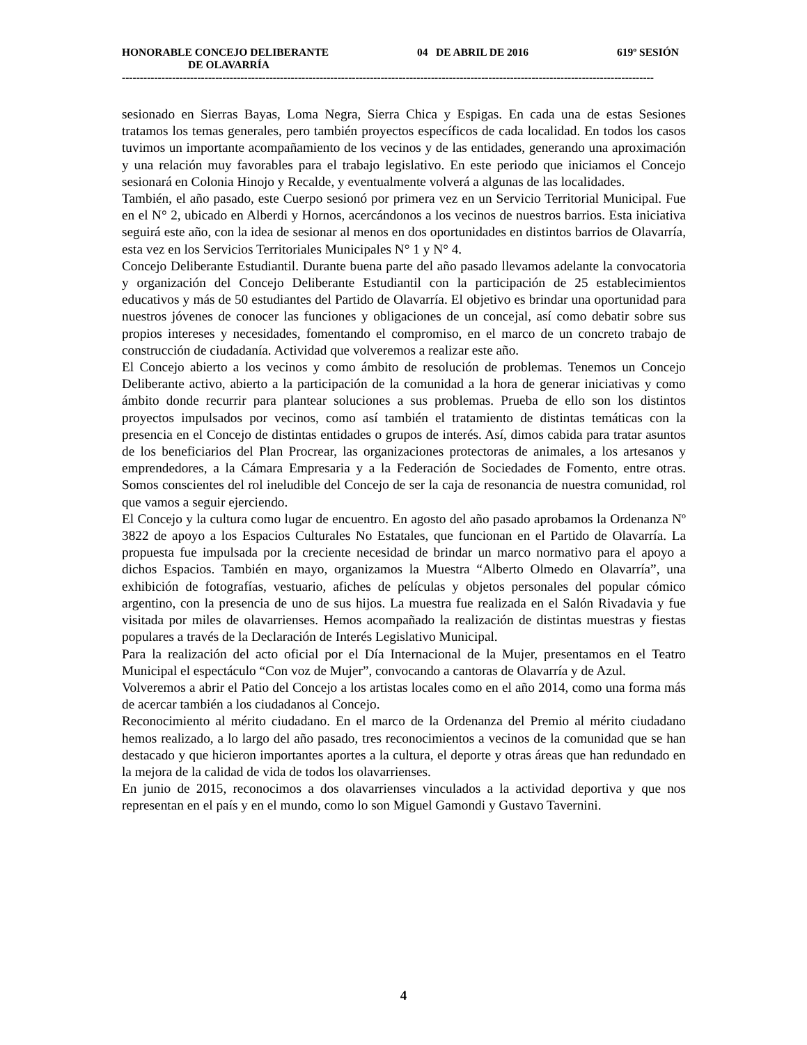HONORABLE CONCEJO DELIBERANTE 04 DE ABRIL DE 2016 619º SESIÓN
DE OLAVARRÍA
----------------------------------------------------------------------------------------------------------------------------------------------------
sesionado en Sierras Bayas, Loma Negra, Sierra Chica y Espigas. En cada una de estas Sesiones tratamos los temas generales, pero también proyectos específicos de cada localidad. En todos los casos tuvimos un importante acompañamiento de los vecinos y de las entidades, generando una aproximación y una relación muy favorables para el trabajo legislativo. En este periodo que iniciamos el Concejo sesionará en Colonia Hinojo y Recalde, y eventualmente volverá a algunas de las localidades.
También, el año pasado, este Cuerpo sesionó por primera vez en un Servicio Territorial Municipal. Fue en el N° 2, ubicado en Alberdi y Hornos, acercándonos a los vecinos de nuestros barrios. Esta iniciativa seguirá este año, con la idea de sesionar al menos en dos oportunidades en distintos barrios de Olavarría, esta vez en los Servicios Territoriales Municipales N° 1 y N° 4.
Concejo Deliberante Estudiantil. Durante buena parte del año pasado llevamos adelante la convocatoria y organización del Concejo Deliberante Estudiantil con la participación de 25 establecimientos educativos y más de 50 estudiantes del Partido de Olavarría. El objetivo es brindar una oportunidad para nuestros jóvenes de conocer las funciones y obligaciones de un concejal, así como debatir sobre sus propios intereses y necesidades, fomentando el compromiso, en el marco de un concreto trabajo de construcción de ciudadanía. Actividad que volveremos a realizar este año.
El Concejo abierto a los vecinos y como ámbito de resolución de problemas. Tenemos un Concejo Deliberante activo, abierto a la participación de la comunidad a la hora de generar iniciativas y como ámbito donde recurrir para plantear soluciones a sus problemas. Prueba de ello son los distintos proyectos impulsados por vecinos, como así también el tratamiento de distintas temáticas con la presencia en el Concejo de distintas entidades o grupos de interés. Así, dimos cabida para tratar asuntos de los beneficiarios del Plan Procrear, las organizaciones protectoras de animales, a los artesanos y emprendedores, a la Cámara Empresaria y a la Federación de Sociedades de Fomento, entre otras. Somos conscientes del rol ineludible del Concejo de ser la caja de resonancia de nuestra comunidad, rol que vamos a seguir ejerciendo.
El Concejo y la cultura como lugar de encuentro. En agosto del año pasado aprobamos la Ordenanza Nº 3822 de apoyo a los Espacios Culturales No Estatales, que funcionan en el Partido de Olavarría. La propuesta fue impulsada por la creciente necesidad de brindar un marco normativo para el apoyo a dichos Espacios. También en mayo, organizamos la Muestra “Alberto Olmedo en Olavarría”, una exhibición de fotografías, vestuario, afiches de películas y objetos personales del popular cómico argentino, con la presencia de uno de sus hijos. La muestra fue realizada en el Salón Rivadavia y fue visitada por miles de olavarrienses. Hemos acompañado la realización de distintas muestras y fiestas populares a través de la Declaración de Interés Legislativo Municipal.
Para la realización del acto oficial por el Día Internacional de la Mujer, presentamos en el Teatro Municipal el espectáculo “Con voz de Mujer”, convocando a cantoras de Olavarría y de Azul.
Volveremos a abrir el Patio del Concejo a los artistas locales como en el año 2014, como una forma más de acercar también a los ciudadanos al Concejo.
Reconocimiento al mérito ciudadano. En el marco de la Ordenanza del Premio al mérito ciudadano hemos realizado, a lo largo del año pasado, tres reconocimientos a vecinos de la comunidad que se han destacado y que hicieron importantes aportes a la cultura, el deporte y otras áreas que han redundado en la mejora de la calidad de vida de todos los olavarrienses.
En junio de 2015, reconocimos a dos olavarrienses vinculados a la actividad deportiva y que nos representan en el país y en el mundo, como lo son Miguel Gamondi y Gustavo Tavernini.
4